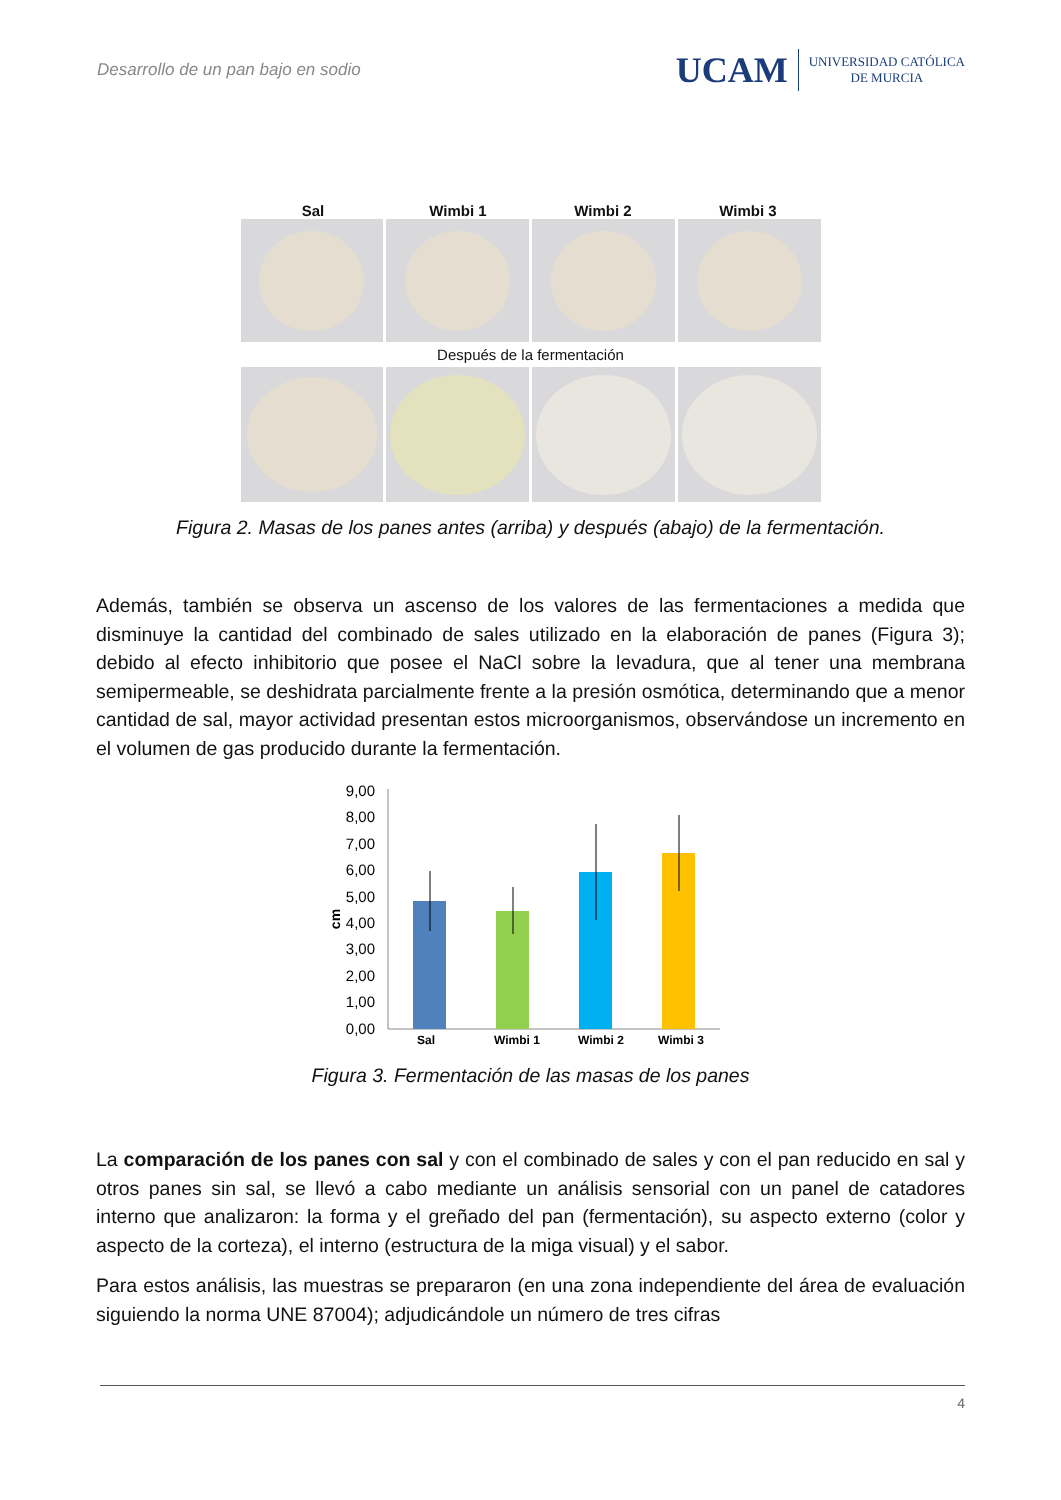Desarrollo de un pan bajo en sodio
UCAM UNIVERSIDAD CATÓLICA
DE MURCIA
Sal Wimbi 1 Wimbi 2 Wimbi 3
Después de la fermentación
Figura 2. Masas de los panes antes (arriba) y después (abajo) de la fermentación.
Además, también se observa un ascenso de los valores de las fermentaciones a medida que disminuye la cantidad del combinado de sales utilizado en la elaboración de panes (Figura 3); debido al efecto inhibitorio que posee el NaCl sobre la levadura, que al tener una membrana semipermeable, se deshidrata parcialmente frente a la presión osmótica, determinando que a menor cantidad de sal, mayor actividad presentan estos microorganismos, observándose un incremento en el volumen de gas producido durante la fermentación.
9,00
8,00
7,00
6,00
5,00
4,00
3,00
2,00
1,00
0,00
cm
Sal
Wimbi 1
Wimbi 2
Wimbi 3
Figura 3. Fermentación de las masas de los panes
La comparación de los panes con sal y con el combinado de sales y con el pan reducido en sal y otros panes sin sal, se llevó a cabo mediante un análisis sensorial con un panel de catadores interno que analizaron: la forma y el greñado del pan (fermentación), su aspecto externo (color y aspecto de la corteza), el interno (estructura de la miga visual) y el sabor.
Para estos análisis, las muestras se prepararon (en una zona independiente del área de evaluación siguiendo la norma UNE 87004); adjudicándole un número de tres cifras
4